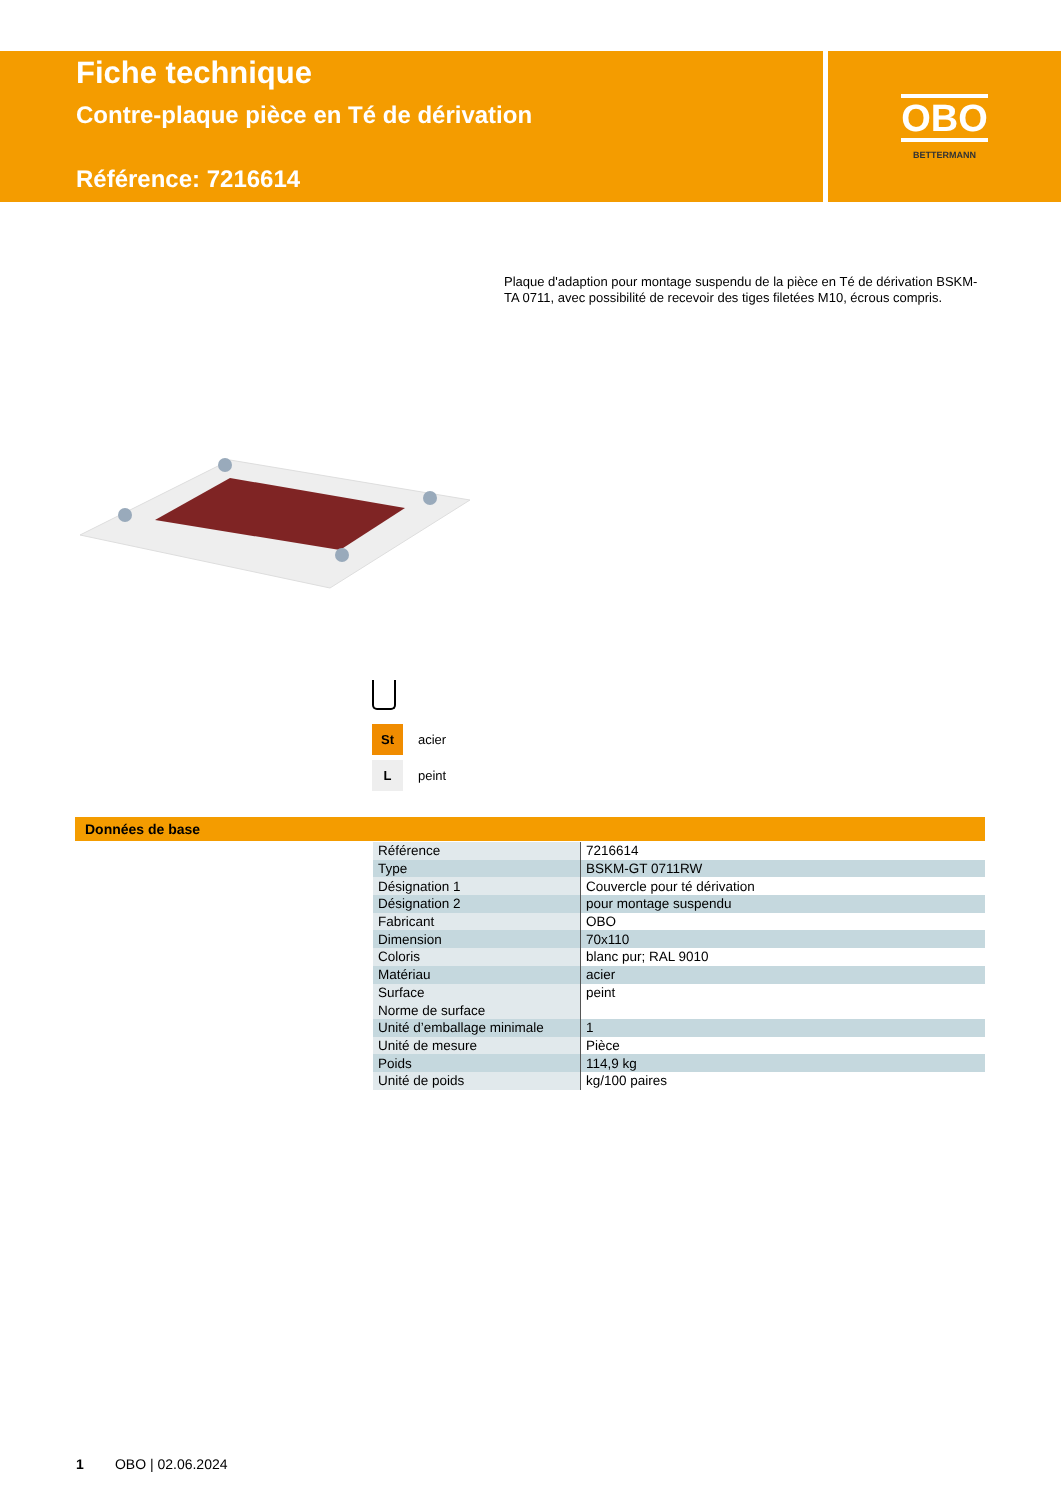Fiche technique
Contre-plaque pièce en Té de dérivation
Référence: 7216614
OBO
BETTERMANN
Plaque d'adaption pour montage suspendu de la pièce en Té de dérivation BSKM-TA 0711, avec possibilité de recevoir des tiges filetées M10, écrous compris.
St
acier
L
peint
Données de base
| Référence | 7216614 |
| Type | BSKM-GT 0711RW |
| Désignation 1 | Couvercle pour té dérivation |
| Désignation 2 | pour montage suspendu |
| Fabricant | OBO |
| Dimension | 70x110 |
| Coloris | blanc pur; RAL 9010 |
| Matériau | acier |
| Surface | peint |
| Norme de surface | |
| Unité d’emballage minimale | 1 |
| Unité de mesure | Pièce |
| Poids | 114,9 kg |
| Unité de poids | kg/100 paires |
1 OBO | 02.06.2024